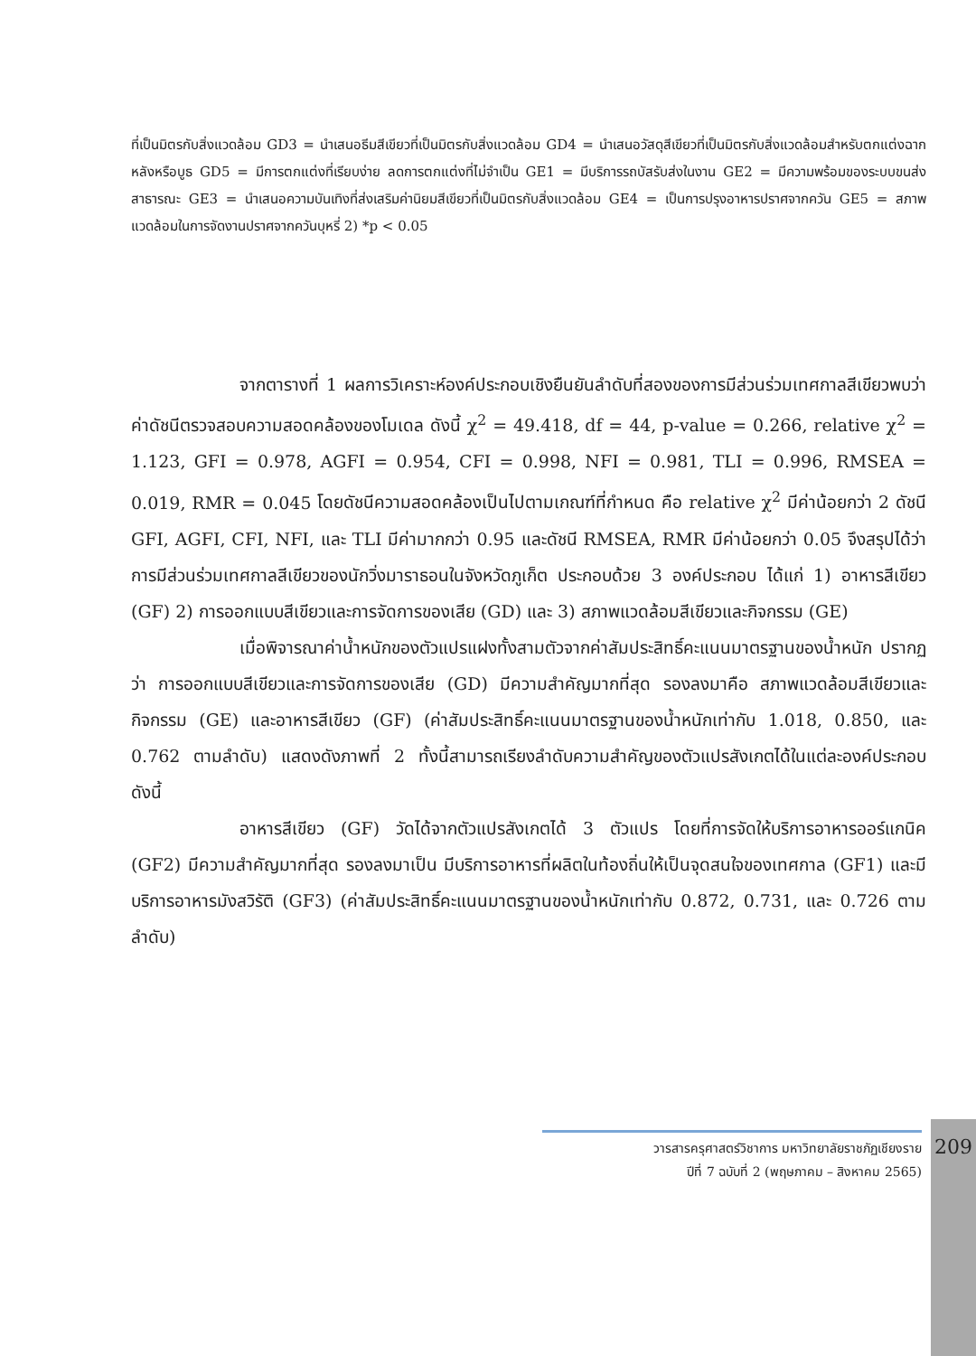ที่เป็นมิตรกับสิ่งแวดล้อม GD3 = นำเสนอธีมสีเขียวที่เป็นมิตรกับสิ่งแวดล้อม GD4 = นำเสนอวัสดุสีเขียวที่เป็นมิตรกับสิ่งแวดล้อมสำหรับตกแต่งฉากหลังหรือบูธ GD5 = มีการตกแต่งที่เรียบง่าย ลดการตกแต่งที่ไม่จำเป็น GE1 = มีบริการรถบัสรับส่งในงาน GE2 = มีความพร้อมของระบบขนส่งสาธารณะ GE3 = นำเสนอความบันเทิงที่ส่งเสริมค่านิยมสีเขียวที่เป็นมิตรกับสิ่งแวดล้อม GE4 = เป็นการปรุงอาหารปราศจากควัน GE5 = สภาพแวดล้อมในการจัดงานปราศจากควันบุหรี่ 2) *p < 0.05
จากตารางที่ 1 ผลการวิเคราะห์องค์ประกอบเชิงยืนยันลำดับที่สองของการมีส่วนร่วมเทศกาลสีเขียวพบว่า ค่าดัชนีตรวจสอบความสอดคล้องของโมเดล ดังนี้ χ<sup>2</sup> = 49.418, df = 44, p-value = 0.266, relative χ<sup>2</sup> = 1.123, GFI = 0.978, AGFI = 0.954, CFI = 0.998, NFI = 0.981, TLI = 0.996, RMSEA = 0.019, RMR = 0.045 โดยดัชนีความสอดคล้องเป็นไปตามเกณฑ์ที่กำหนด คือ relative χ<sup>2</sup> มีค่าน้อยกว่า 2 ดัชนี GFI, AGFI, CFI, NFI, และ TLI มีค่ามากกว่า 0.95 และดัชนี RMSEA, RMR มีค่าน้อยกว่า 0.05 จึงสรุปได้ว่า การมีส่วนร่วมเทศกาลสีเขียวของนักวิ่งมาราธอนในจังหวัดภูเก็ต ประกอบด้วย 3 องค์ประกอบ ได้แก่ 1) อาหารสีเขียว (GF) 2) การออกแบบสีเขียวและการจัดการของเสีย (GD) และ 3) สภาพแวดล้อมสีเขียวและกิจกรรม (GE)
เมื่อพิจารณาค่าน้ำหนักของตัวแปรแฝงทั้งสามตัวจากค่าสัมประสิทธิ์คะแนนมาตรฐานของน้ำหนัก ปรากฏว่า การออกแบบสีเขียวและการจัดการของเสีย (GD) มีความสำคัญมากที่สุด รองลงมาคือ สภาพแวดล้อมสีเขียวและกิจกรรม (GE) และอาหารสีเขียว (GF) (ค่าสัมประสิทธิ์คะแนนมาตรฐานของน้ำหนักเท่ากับ 1.018, 0.850, และ 0.762 ตามลำดับ) แสดงดังภาพที่ 2 ทั้งนี้สามารถเรียงลำดับความสำคัญของตัวแปรสังเกตได้ในแต่ละองค์ประกอบ ดังนี้
อาหารสีเขียว (GF) วัดได้จากตัวแปรสังเกตได้ 3 ตัวแปร โดยที่การจัดให้บริการอาหารออร์แกนิค (GF2) มีความสำคัญมากที่สุด รองลงมาเป็น มีบริการอาหารที่ผลิตในท้องถิ่นให้เป็นจุดสนใจของเทศกาล (GF1) และมีบริการอาหารมังสวิรัติ (GF3) (ค่าสัมประสิทธิ์คะแนนมาตรฐานของน้ำหนักเท่ากับ 0.872, 0.731, และ 0.726 ตามลำดับ)
วารสารครุศาสตร์วิชาการ มหาวิทยาลัยราชภัฏเชียงราย
ปีที่ 7 ฉบับที่ 2 (พฤษภาคม – สิงหาคม 2565)
209